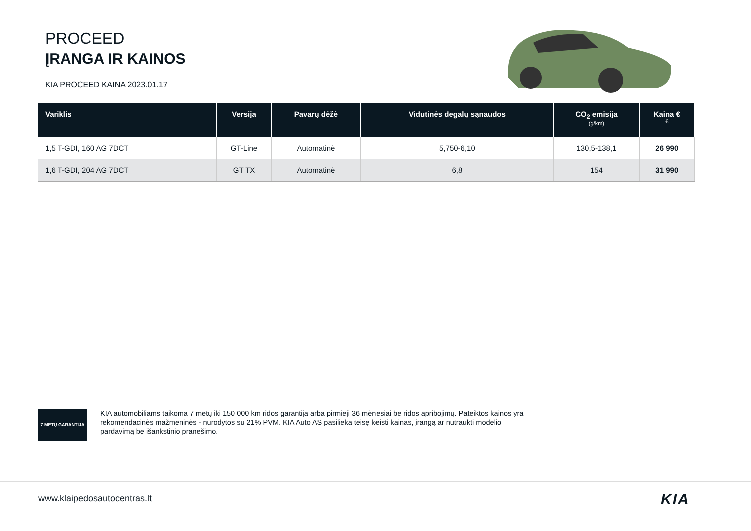PROCEED
ĮRANGA IR KAINOS
KIA PROCEED KAINA 2023.01.17
| Variklis | Versija | Pavarų dėžė | Vidutinės degalų sąnaudos | CO<sub>2</sub> emisija (g/km) | Kaina € € |
| --- | --- | --- | --- | --- | --- |
| 1,5 T-GDI, 160 AG 7DCT | GT-Line | Automatinė | 5,750-6,10 | 130,5-138,1 | 26 990 |
| 1,6 T-GDI, 204 AG 7DCT | GT TX | Automatinė | 6,8 | 154 | 31 990 |
7 METŲ GARANTIJA
KIA automobiliams taikoma 7 metų iki 150 000 km ridos garantija arba pirmieji 36 mėnesiai be ridos apribojimų. Pateiktos kainos yra rekomendacinės mažmeninės - nurodytos su 21% PVM. KIA Auto AS pasilieka teisę keisti kainas, įrangą ar nutraukti modelio pardavimą be išankstinio pranešimo.
www.klaipedosautocentras.lt KIA